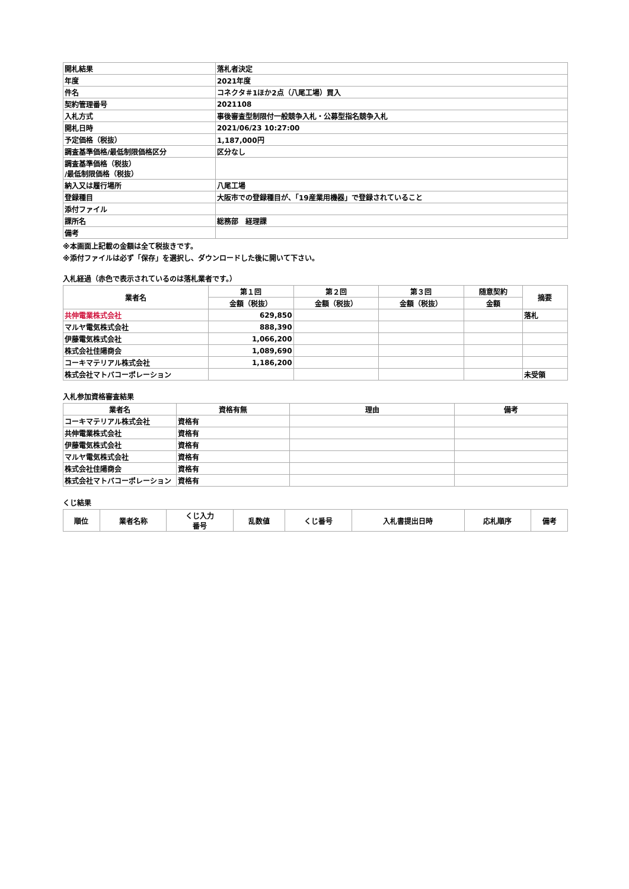| 開札結果 | 落札者決定 |
| 年度 | 2021年度 |
| 件名 | コネクタ＃1ほか2点（八尾工場）買入 |
| 契約管理番号 | 2021108 |
| 入札方式 | 事後審査型制限付一般競争入札・公募型指名競争入札 |
| 開札日時 | 2021/06/23 10:27:00 |
| 予定価格（税抜） | 1,187,000円 |
| 調査基準価格/最低制限価格区分 | 区分なし |
| 調査基準価格（税抜） /最低制限価格（税抜） | |
| 納入又は履行場所 | 八尾工場 |
| 登録種目 | 大阪市での登録種目が、「19産業用機器」で登録されていること |
| 添付ファイル | |
| 課所名 | 総務部 経理課 |
| 備考 | |
※本画面上記載の金額は全て税抜きです。
※添付ファイルは必ず「保存」を選択し、ダウンロードした後に開いて下さい。
入札経過（赤色で表示されているのは落札業者です。）
| 業者名 | 第１回 | 第２回 | 第３回 | 随意契約 | 摘要 |
| --- | --- | --- | --- | --- | --- |
| | 金額（税抜） | 金額（税抜） | 金額（税抜） | 金額 | |
| 共伸電業株式会社 | 629,850 | | | | 落札 |
| マルヤ電気株式会社 | 888,390 | | | | |
| 伊藤電気株式会社 | 1,066,200 | | | | |
| 株式会社佳陽商会 | 1,089,690 | | | | |
| コーキマテリアル株式会社 | 1,186,200 | | | | |
| 株式会社マトバコーポレーション | | | | | 未受領 |
入札参加資格審査結果
| 業者名 | 資格有無 | 理由 | 備考 |
| --- | --- | --- | --- |
| コーキマテリアル株式会社 | 資格有 | | |
| 共伸電業株式会社 | 資格有 | | |
| 伊藤電気株式会社 | 資格有 | | |
| マルヤ電気株式会社 | 資格有 | | |
| 株式会社佳陽商会 | 資格有 | | |
| 株式会社マトバコーポレーション | 資格有 | | |
くじ結果
| 順位 | 業者名称 | くじ入力 番号 | 乱数値 | くじ番号 | 入札書提出日時 | 応札順序 | 備考 |
| --- | --- | --- | --- | --- | --- | --- | --- |